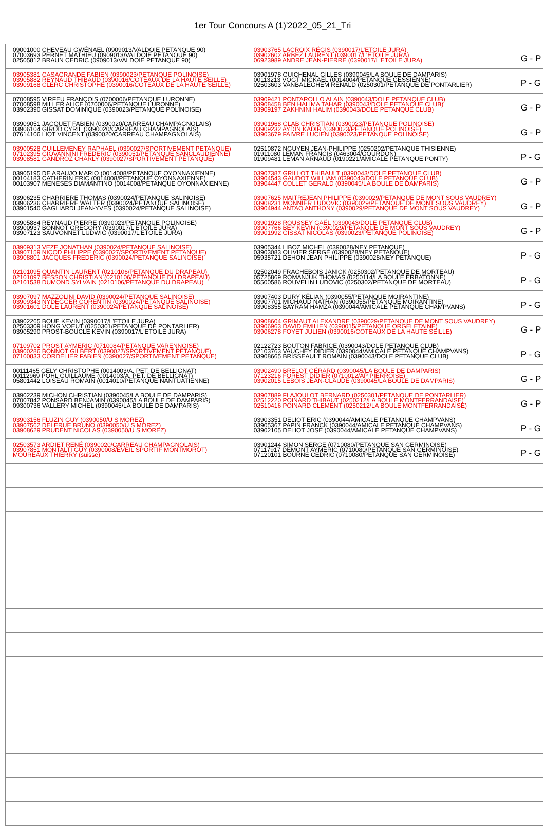1er Tour Concours A (1)'2022_05_21_Tri
| 09001000 CHEVEAU GWÉNAËL (0909013/VALDOIE PETANQUE 90) 07003693 PERNET MATHIEU (0909013/VALDOIE PETANQUE 90) 02505812 BRAUN CEDRIC (0909013/VALDOIE PETANQUE 90) | 03903765 LACROIX RÉGIS (0390017/L'ETOILE JURA) 03902602 ARBEZ LAURENT (0390017/L'ETOILE JURA) 06923989 ANDRE JEAN-PIERRE (0390017/L'ETOILE JURA) | G - P |
| 03905381 CASAGRANDE FABIEN (0390023/PETANQUE POLINOISE) 03905882 REYNAUD THIBAUD (0390016/COTEAUX DE LA HAUTE SEILLE) 03909168 CLERC CHRISTOPHE (0390016/COTEAUX DE LA HAUTE SEILLE) | 03901978 GUICHENAL GILLES (0390045/LA BOULE DE DAMPARIS) 00113213 VOGT MICKAËL (0014004/PETANQUE GESSIENNE) 02503603 VANBALEGHEM RENALD (0250301/PETANQUE DE PONTARLIER) | P - G |
| 07008595 VIRFEU FRANÇOIS (0700006/PETANQUE LURONNE) 07008598 MILLER ALICE (0700006/PETANQUE LURONNE) 03902390 GISSAT DOMINIQUE (0390023/PETANQUE POLINOISE) | 03909421 PONTAROLLO ALAIN (0390043/DOLE PETANQUE CLUB) 03908458 BEN HALIMA TAHAR (0390043/DOLE PETANQUE CLUB) 03909197 ZAKHNINI HALIM (0390043/DOLE PETANQUE CLUB) | G - P |
| 03909051 JACQUET FABIEN (0390020/CARREAU CHAMPAGNOLAIS) 03906104 GIROD CYRIL (0390020/CARREAU CHAMPAGNOLAIS) 07614106 LIOT VINCENT (0390020/CARREAU CHAMPAGNOLAIS) | 03901968 GLAB CHRISTIAN (0390023/PETANQUE POLINOISE) 03909232 AYDIN KADIR (0390023/PETANQUE POLINOISE) 03903679 FAIVRE LUCIEN (0390023/PETANQUE POLINOISE) | G - P |
| 03900528 GUILLEMENEY RAPHAEL (0390027/SPORTIVEMENT PETANQUE) 07102395 GIOVANNINI FREDERIC (0390051/PETANQUE SANCLAUDIENNE) 03908581 GANDROZ CHARLY (0390027/SPORTIVEMENT PETANQUE) | 02510872 NGUYEN JEAN-PHILIPPE (0250202/PETANQUE THISIENNE) 01911080 LEMAN FRANCIS (0463004/GOURDON) 01909481 LEMAN ARNAUD (0190221/AMICALE PETANQUE PONTY) | P - G |
| 03905195 DE ARAUJO MARIO (0014008/PETANQUE OYONNAXIENNE) 00104183 CATHERIN ERIC (0014008/PETANQUE OYONNAXIENNE) 00103907 MENESES DIAMANTINO (0014008/PETANQUE OYONNAXIENNE) | 03907387 GRILLOT THIBAULT (0390043/DOLE PETANQUE CLUB) 03904543 GAUDOT WILLIAM (0390043/DOLE PETANQUE CLUB) 03904447 COLLET GERALD (0390045/LA BOULE DE DAMPARIS) | G - P |
| 03906235 CHARRIERE THOMAS (0390024/PETANQUE SALINOISE) 03906236 CHARRIERE WALTER (0390024/PETANQUE SALINOISE) 03901540 GAGLIARDI JEAN-YVES (0390024/PETANQUE SALINOISE) | 03907625 MAITREJEAN PHILIPPE (0390029/PETANQUE DE MONT SOUS VAUDREY) 03908231 MONNIER LUDOVIC (0390029/PETANQUE DE MONT SOUS VAUDREY) 03904944 ANTAO ANTHONY (0390029/PETANQUE DE MONT SOUS VAUDREY) | G - P |
| 03905884 REYNAUD PIERRE (0390023/PETANQUE POLINOISE) 03900937 BONNOT GREGORY (0390017/L'ETOILE JURA) 03907123 SAUVONNET LUDWIG (0390017/L'ETOILE JURA) | 03901928 ROUSSEY GAËL (0390043/DOLE PETANQUE CLUB) 03907766 BEY KEVIN (0390029/PETANQUE DE MONT SOUS VAUDREY) 03901992 GISSAT NICOLAS (0390023/PETANQUE POLINOISE) | G - P |
| 03909313 VEZE JONATHAN (0390024/PETANQUE SALINOISE) 03907159 NICOD PHILIPPE (0390027/SPORTIVEMENT PETANQUE) 03908801 JACQUES FREDERIC (0390024/PETANQUE SALINOISE) | 03905344 LIBOZ MICHEL (0390028/NEY PETANQUE) 03903083 OLIVIER SERGE (0390028/NEY PETANQUE) 05935721 DEHON JEAN PHILIPPE (0390028/NEY PETANQUE) | P - G |
| 02101095 QUANTIN LAURENT (0210106/PETANQUE DU DRAPEAU) 02101097 BESSON CHRISTIAN (0210106/PETANQUE DU DRAPEAU) 02101538 DUMOND SYLVAIN (0210106/PETANQUE DU DRAPEAU) | 02502049 FRACHEBOIS JANICK (0250302/PETANQUE DE MORTEAU) 05725869 ROMANJUK THOMAS (0250114/LA BOULE ERBATONNE) 05500586 ROUVELIN LUDOVIC (0250302/PETANQUE DE MORTEAU) | P - G |
| 03907097 MAZZOLINI DAVID (0390024/PETANQUE SALINOISE) 03909343 NYDEGGER CORENTIN (0390024/PETANQUE SALINOISE) 03901601 DOLE LAURENT (0390024/PETANQUE SALINOISE) | 03907403 DURY KÉLIAN (0390055/PETANQUE MOIRANTINE) 03907701 MICHAUD NATHAN (0390055/PETANQUE MOIRANTINE) 03908355 BAYRAM HAMZA (0390044/AMICALE PETANQUE CHAMPVANS) | P - G |
| 03902265 BOUE KEVIN (0390017/L'ETOILE JURA) 02503309 HONG VOEUT (0250301/PETANQUE DE PONTARLIER) 03905290 PROST-BOUCLE KEVIN (0390017/L'ETOILE JURA) | 03908604 GRIMAUT ALEXANDRE (0390029/PETANQUE DE MONT SOUS VAUDREY) 03906963 DAVID EMILIEN (0390015/PETANQUE ORGELETAINE) 03906278 FOYET JULIEN (0390016/COTEAUX DE LA HAUTE SEILLE) | G - P |
| 07109702 PROST AYMERIC (0710084/PETANQUE VARENNOISE) 03900286 BONNOT GILBERT (0390027/SPORTIVEMENT PETANQUE) 07100833 CORDELIER FABIEN (0390027/SPORTIVEMENT PETANQUE) | 02122723 BOUTON FABRICE (0390043/DOLE PETANQUE CLUB) 02103763 VAUCHEY DIDIER (0390044/AMICALE PETANQUE CHAMPVANS) 03908665 BRISSEAULT ROMAIN (0390043/DOLE PETANQUE CLUB) | P - G |
| 00111465 GELY CHRISTOPHE (0014003/A. PET. DE BELLIGNAT) 00112969 POHL GUILLAUME (0014003/A. PET. DE BELLIGNAT) 05801442 LOISEAU ROMAIN (0014010/PETANQUE NANTUATIENNE) | 03902490 BRELOT GÉRARD (0390045/LA BOULE DE DAMPARIS) 07123216 FOREST DIDIER (0710012/AP PIERROISE) 03902015 LEBOIS JEAN-CLAUDE (0390045/LA BOULE DE DAMPARIS) | G - P |
| 03902239 MICHON CHRISTIAN (0390045/LA BOULE DE DAMPARIS) 07007842 PONSARD BENJAMIN (0390045/LA BOULE DE DAMPARIS) 09300736 VALLERY MICHEL (0390045/LA BOULE DE DAMPARIS) | 03907889 FLAJOULOT BERNARD (0250301/PETANQUE DE PONTARLIER) 02512220 POINARD THIBAUT (0250212/LA BOULE MONTFERRANDAISE) 02510416 POINARD CLEMENT (0250212/LA BOULE MONTFERRANDAISE) | G - P |
| 03903156 FLUZIN GUY (0390050/U S MOREZ) 03907562 DELERUE BRUNO (0390050/U S MOREZ) 03908629 PRUDENT NICOLAS (0390050/U S MOREZ) | 03903351 DELIOT ERIC (0390044/AMICALE PETANQUE CHAMPVANS) 03905367 PAPIN FRANCK (0390044/AMICALE PETANQUE CHAMPVANS) 03902105 DELIOT JOSE (0390044/AMICALE PETANQUE CHAMPVANS) | P - G |
| 02503573 ARDIET RENÉ (0390020/CARREAU CHAMPAGNOLAIS) 03907851 MONTALTI GUY (0390008/EVEIL SPORTIF MONTMOROT) MOUREAUX THIERRY (suisse) | 03901244 SIMON SERGE (0710080/PETANQUE SAN GERMINOISE) 07117917 DEMONT AYMERIC (0710080/PETANQUE SAN GERMINOISE) 07120101 BOURNE CEDRIC (0710080/PETANQUE SAN GERMINOISE) | P - G |